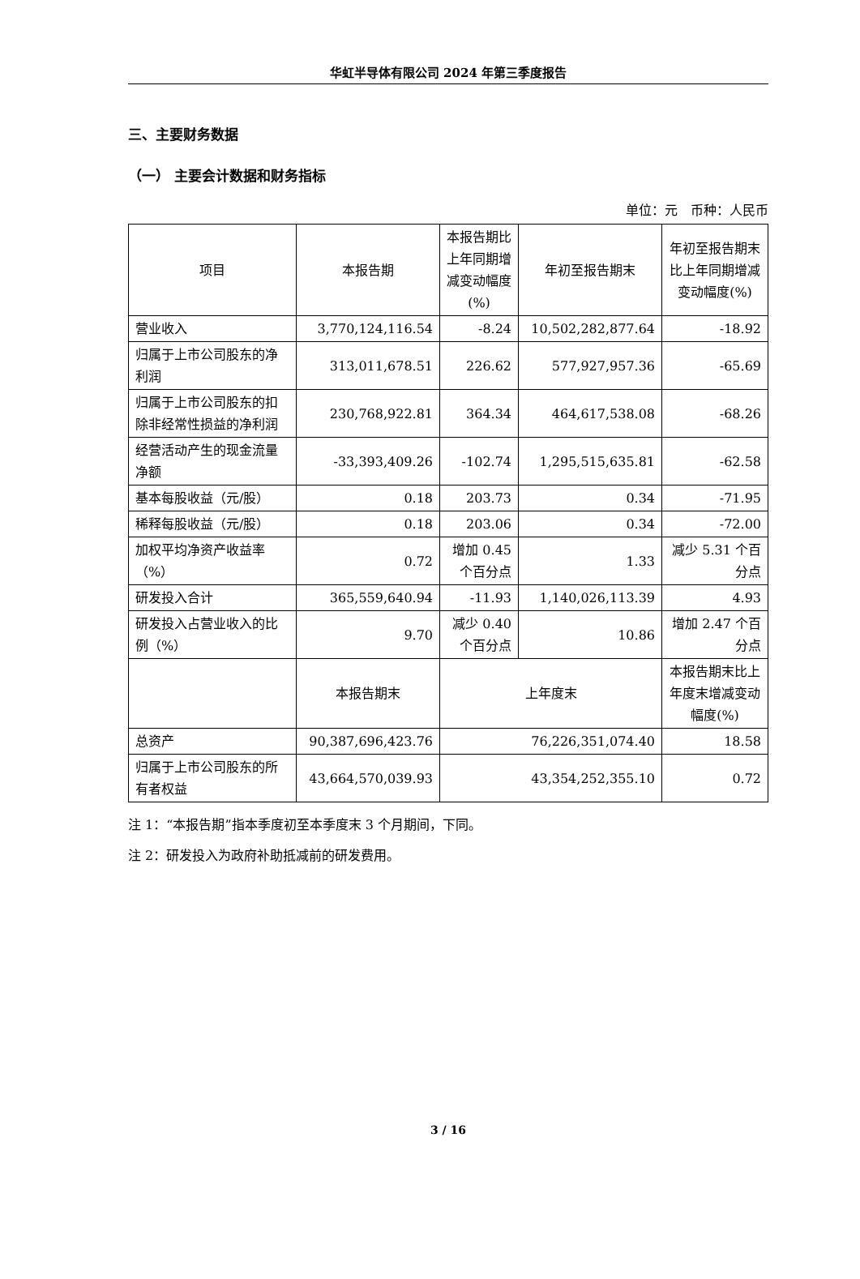华虹半导体有限公司 2024 年第三季度报告
三、主要财务数据
（一） 主要会计数据和财务指标
单位：元　币种：人民币
| 项目 | 本报告期 | 本报告期比上年同期增减变动幅度(%) | 年初至报告期末 | 年初至报告期末比上年同期增减变动幅度(%) |
| --- | --- | --- | --- | --- |
| 营业收入 | 3,770,124,116.54 | -8.24 | 10,502,282,877.64 | -18.92 |
| 归属于上市公司股东的净利润 | 313,011,678.51 | 226.62 | 577,927,957.36 | -65.69 |
| 归属于上市公司股东的扣除非经常性损益的净利润 | 230,768,922.81 | 364.34 | 464,617,538.08 | -68.26 |
| 经营活动产生的现金流量净额 | -33,393,409.26 | -102.74 | 1,295,515,635.81 | -62.58 |
| 基本每股收益（元/股） | 0.18 | 203.73 | 0.34 | -71.95 |
| 稀释每股收益（元/股） | 0.18 | 203.06 | 0.34 | -72.00 |
| 加权平均净资产收益率（%） | 0.72 | 增加 0.45 个百分点 | 1.33 | 减少 5.31 个百分点 |
| 研发投入合计 | 365,559,640.94 | -11.93 | 1,140,026,113.39 | 4.93 |
| 研发投入占营业收入的比例（%） | 9.70 | 减少 0.40 个百分点 | 10.86 | 增加 2.47 个百分点 |
| | 本报告期末 | 上年度末 | | 本报告期末比上年度末增减变动幅度(%) |
| 总资产 | 90,387,696,423.76 | 76,226,351,074.40 | | 18.58 |
| 归属于上市公司股东的所有者权益 | 43,664,570,039.93 | 43,354,252,355.10 | | 0.72 |
注 1：“本报告期”指本季度初至本季度末 3 个月期间，下同。
注 2：研发投入为政府补助抵减前的研发费用。
3 / 16